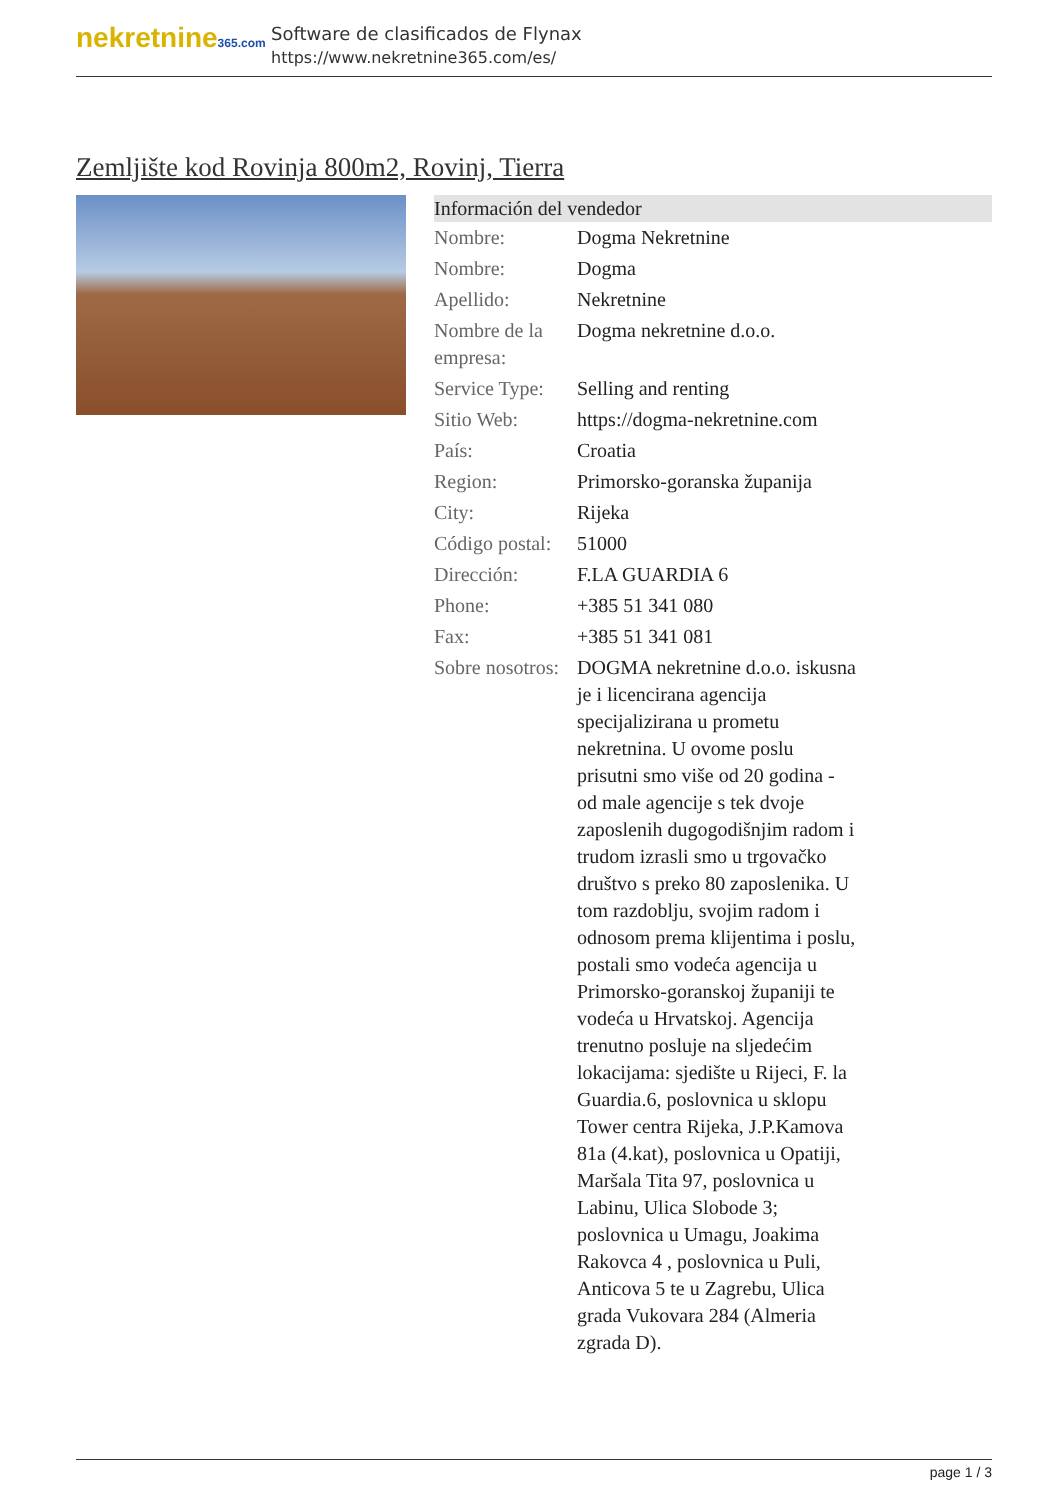nekretnine365.com
Software de clasificados de Flynax
https://www.nekretnine365.com/es/
Zemljište kod Rovinja 800m2, Rovinj, Tierra
| Información del vendedor | | |
| --- | --- | --- |
| Nombre: | Dogma Nekretnine | |
| Nombre: | Dogma | |
| Apellido: | Nekretnine | |
| Nombre de la empresa: | Dogma nekretnine d.o.o. | |
| Service Type: | Selling and renting | |
| Sitio Web: | https://dogma-nekretnine.com | |
| País: | Croatia | |
| Region: | Primorsko-goranska županija | |
| City: | Rijeka | |
| Código postal: | 51000 | |
| Dirección: | F.LA GUARDIA 6 | |
| Phone: | +385 51 341 080 | |
| Fax: | +385 51 341 081 | |
| Sobre nosotros: | DOGMA nekretnine d.o.o. iskusna je i licencirana agencija specijalizirana u prometu nekretnina. U ovome poslu prisutni smo više od 20 godina - od male agencije s tek dvoje zaposlenih dugogodišnjim radom i trudom izrasli smo u trgovačko društvo s preko 80 zaposlenika. U tom razdoblju, svojim radom i odnosom prema klijentima i poslu, postali smo vodeća agencija u Primorsko-goranskoj županiji te vodeća u Hrvatskoj. Agencija trenutno posluje na sljedećim lokacijama: sjedište u Rijeci, F. la Guardia.6, poslovnica u sklopu Tower centra Rijeka, J.P.Kamova 81a (4.kat), poslovnica u Opatiji, Maršala Tita 97, poslovnica u Labinu, Ulica Slobode 3; poslovnica u Umagu, Joakima Rakovca 4 , poslovnica u Puli, Anticova 5 te u Zagrebu, Ulica grada Vukovara 284 (Almeria zgrada D). | |
page 1 / 3